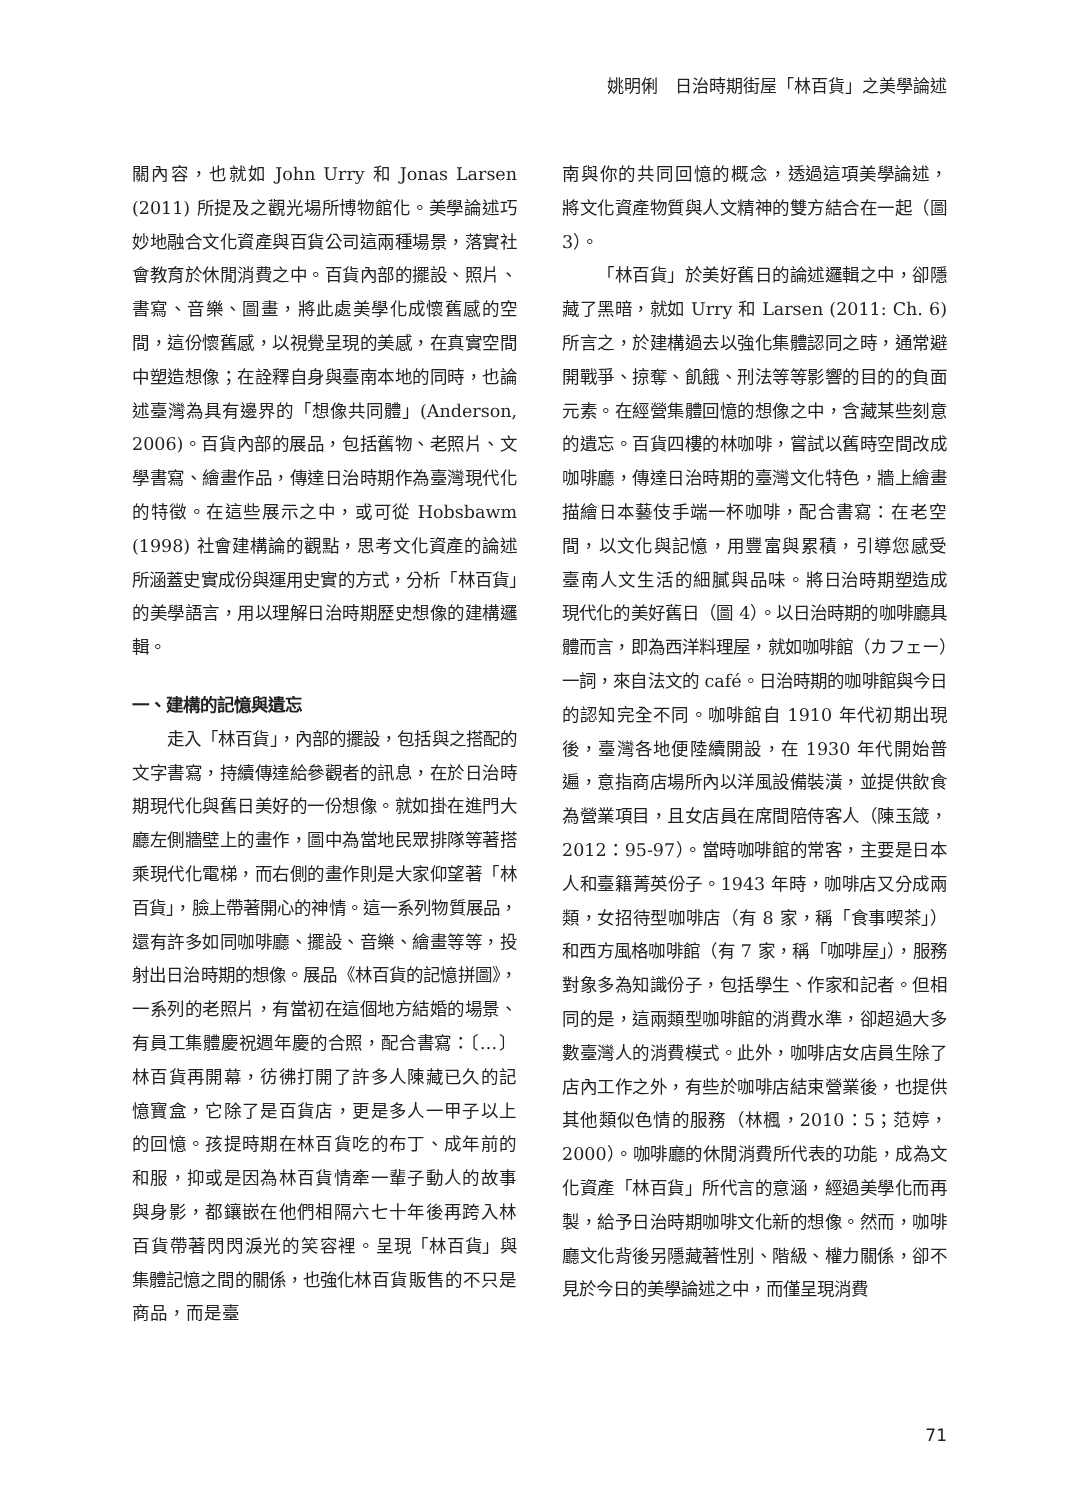姚明俐　日治時期街屋「林百貨」之美學論述
關內容，也就如 John Urry 和 Jonas Larsen (2011) 所提及之觀光場所博物館化。美學論述巧妙地融合文化資產與百貨公司這兩種場景，落實社會教育於休閒消費之中。百貨內部的擺設、照片、書寫、音樂、圖畫，將此處美學化成懷舊感的空間，這份懷舊感，以視覺呈現的美感，在真實空間中塑造想像；在詮釋自身與臺南本地的同時，也論述臺灣為具有邊界的「想像共同體」(Anderson, 2006)。百貨內部的展品，包括舊物、老照片、文學書寫、繪畫作品，傳達日治時期作為臺灣現代化的特徵。在這些展示之中，或可從 Hobsbawm (1998) 社會建構論的觀點，思考文化資產的論述所涵蓋史實成份與運用史實的方式，分析「林百貨」的美學語言，用以理解日治時期歷史想像的建構邏輯。
一、建構的記憶與遺忘
走入「林百貨」，內部的擺設，包括與之搭配的文字書寫，持續傳達給參觀者的訊息，在於日治時期現代化與舊日美好的一份想像。就如掛在進門大廳左側牆壁上的畫作，圖中為當地民眾排隊等著搭乘現代化電梯，而右側的畫作則是大家仰望著「林百貨」，臉上帶著開心的神情。這一系列物質展品，還有許多如同咖啡廳、擺設、音樂、繪畫等等，投射出日治時期的想像。展品《林百貨的記憶拼圖》，一系列的老照片，有當初在這個地方結婚的場景、有員工集體慶祝週年慶的合照，配合書寫：〔…〕林百貨再開幕，彷彿打開了許多人陳藏已久的記憶寶盒，它除了是百貨店，更是多人一甲子以上的回憶。孩提時期在林百貨吃的布丁、成年前的和服，抑或是因為林百貨情牽一輩子動人的故事與身影，都鑲嵌在他們相隔六七十年後再跨入林百貨帶著閃閃淚光的笑容裡。呈現「林百貨」與集體記憶之間的關係，也強化林百貨販售的不只是商品，而是臺
南與你的共同回憶的概念，透過這項美學論述，將文化資產物質與人文精神的雙方結合在一起（圖 3）。
「林百貨」於美好舊日的論述邏輯之中，卻隱藏了黑暗，就如 Urry 和 Larsen (2011: Ch. 6) 所言之，於建構過去以強化集體認同之時，通常避開戰爭、掠奪、飢餓、刑法等等影響的目的的負面元素。在經營集體回憶的想像之中，含藏某些刻意的遺忘。百貨四樓的林咖啡，嘗試以舊時空間改成咖啡廳，傳達日治時期的臺灣文化特色，牆上繪畫描繪日本藝伎手端一杯咖啡，配合書寫：在老空間，以文化與記憶，用豐富與累積，引導您感受臺南人文生活的細膩與品味。將日治時期塑造成現代化的美好舊日（圖 4）。以日治時期的咖啡廳具體而言，即為西洋料理屋，就如咖啡館（カフェー）一詞，來自法文的 café。日治時期的咖啡館與今日的認知完全不同。咖啡館自 1910 年代初期出現後，臺灣各地便陸續開設，在 1930 年代開始普遍，意指商店場所內以洋風設備裝潢，並提供飲食為營業項目，且女店員在席間陪侍客人（陳玉箴，2012：95-97）。當時咖啡館的常客，主要是日本人和臺籍菁英份子。1943 年時，咖啡店又分成兩類，女招待型咖啡店（有 8 家，稱「食事喫茶」）和西方風格咖啡館（有 7 家，稱「咖啡屋」），服務對象多為知識份子，包括學生、作家和記者。但相同的是，這兩類型咖啡館的消費水準，卻超過大多數臺灣人的消費模式。此外，咖啡店女店員生除了店內工作之外，有些於咖啡店結束營業後，也提供其他類似色情的服務（林楓，2010：5；范婷，2000）。咖啡廳的休閒消費所代表的功能，成為文化資產「林百貨」所代言的意涵，經過美學化而再製，給予日治時期咖啡文化新的想像。然而，咖啡廳文化背後另隱藏著性別、階級、權力關係，卻不見於今日的美學論述之中，而僅呈現消費
71